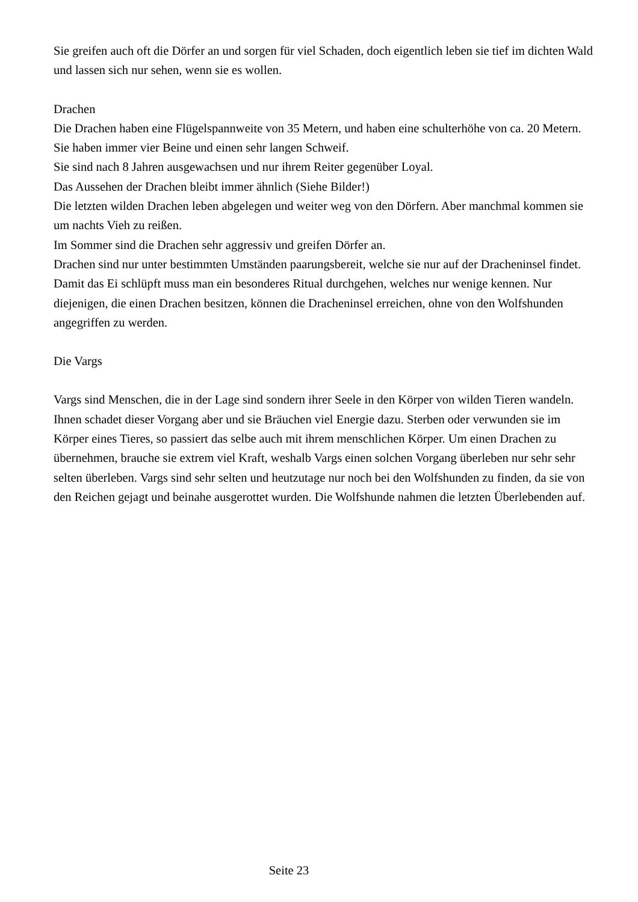Sie greifen auch oft die Dörfer an und sorgen für viel Schaden, doch eigentlich leben sie tief im dichten Wald und lassen sich nur sehen, wenn sie es wollen.
Drachen
Die Drachen haben eine Flügelspannweite von 35 Metern, und haben eine schulterhöhe von ca. 20 Metern. Sie haben immer vier Beine und einen sehr langen Schweif.
Sie sind nach 8 Jahren ausgewachsen und nur ihrem Reiter gegenüber Loyal.
Das Aussehen der Drachen bleibt immer ähnlich (Siehe Bilder!)
Die letzten wilden Drachen leben abgelegen und weiter weg von den Dörfern. Aber manchmal kommen sie um nachts Vieh zu reißen.
Im Sommer sind die Drachen sehr aggressiv und greifen Dörfer an.
Drachen sind nur unter bestimmten Umständen paarungsbereit, welche sie nur auf der Dracheninsel findet. Damit das Ei schlüpft muss man ein besonderes Ritual durchgehen, welches nur wenige kennen. Nur diejenigen, die einen Drachen besitzen, können die Dracheninsel erreichen, ohne von den Wolfshunden angegriffen zu werden.
Die Vargs
Vargs sind Menschen, die in der Lage sind sondern ihrer Seele in den Körper von wilden Tieren wandeln. Ihnen schadet dieser Vorgang aber und sie Bräuchen viel Energie dazu. Sterben oder verwunden sie im Körper eines Tieres, so passiert das selbe auch mit ihrem menschlichen Körper. Um einen Drachen zu übernehmen, brauche sie extrem viel Kraft, weshalb Vargs einen solchen Vorgang überleben nur sehr sehr selten überleben. Vargs sind sehr selten und heutzutage nur noch bei den Wolfshunden zu finden, da sie von den Reichen gejagt und beinahe ausgerottet wurden. Die Wolfshunde nahmen die letzten Überlebenden auf.
Seite 23